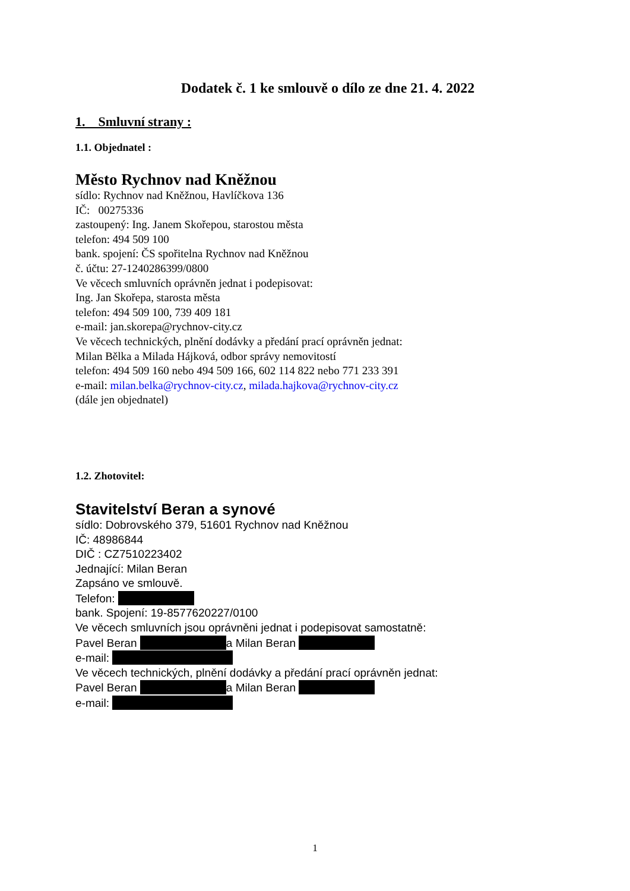Dodatek č. 1 ke smlouvě o dílo ze dne 21. 4. 2022
1. Smluvní strany :
1.1. Objednatel :
Město Rychnov nad Kněžnou
sídlo: Rychnov nad Kněžnou, Havlíčkova 136
IČ: 00275336
zastoupený: Ing. Janem Skořepou, starostou města
telefon: 494 509 100
bank. spojení: ČS spořitelna Rychnov nad Kněžnou
č. účtu: 27-1240286399/0800
Ve věcech smluvních oprávněn jednat i podepisovat:
Ing. Jan Skořepa, starosta města
telefon: 494 509 100, 739 409 181
e-mail: jan.skorepa@rychnov-city.cz
Ve věcech technických, plnění dodávky a předání prací oprávněn jednat:
Milan Bělka a Milada Hájková, odbor správy nemovitostí
telefon: 494 509 160 nebo 494 509 166, 602 114 822 nebo 771 233 391
e-mail: milan.belka@rychnov-city.cz, milada.hajkova@rychnov-city.cz
(dále jen objednatel)
1.2. Zhotovitel:
Stavitelství Beran a synové
sídlo: Dobrovského 379, 51601 Rychnov nad Kněžnou
IČ: 48986844
DIČ : CZ7510223402
Jednající: Milan Beran
Zapsáno ve smlouvě.
Telefon:
bank. Spojení: 19-8577620227/0100
Ve věcech smluvních jsou oprávněni jednat i podepisovat samostatně:
Pavel Beran a Milan Beran
e-mail:
Ve věcech technických, plnění dodávky a předání prací oprávněn jednat:
Pavel Beran a Milan Beran
e-mail:
1